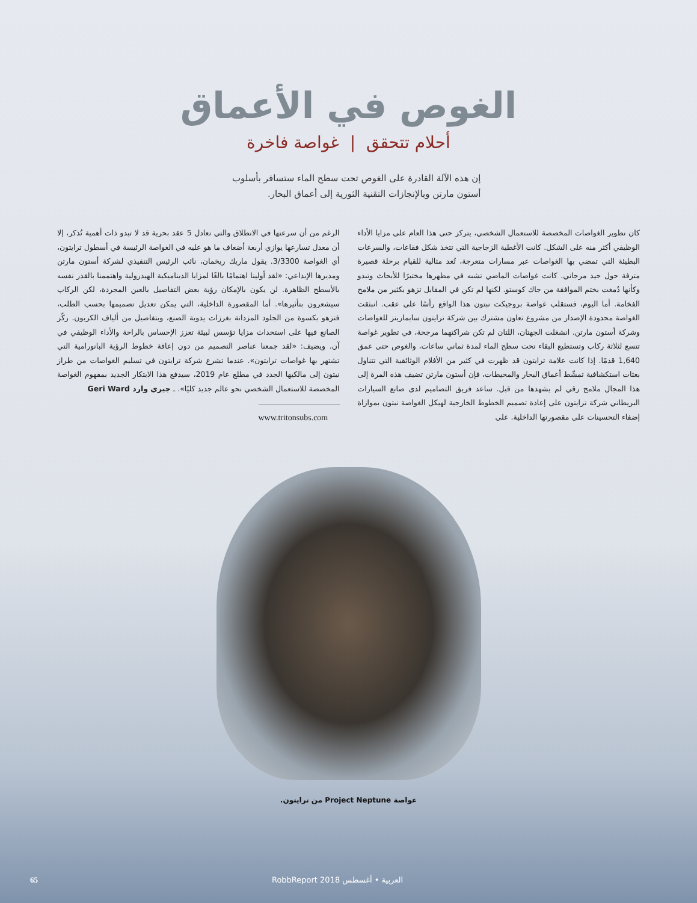الغوص في الأعماق
أحلام تتحقق | غواصة فاخرة
إن هذه الآلة القادرة على الغوص تحت سطح الماء ستسافر بأسلوب أستون مارتن وبالإنجازات التقنية الثورية إلى أعماق البحار.
كان تطوير الغواصات المخصصة للاستعمال الشخصي، يتركز حتى هذا العام على مزايا الأداء الوظيفي أكثر منه على الشكل. كانت الأغطية الزجاجية التي تتخذ شكل فقاعات، والسرعات البطيئة التي تمضي بها الغواصات عبر مسارات متعرجة، تُعد مثالية للقيام برحلة قصيرة مترفة حول حيد مرجاني. كانت غواصات الماضي تشبه في مظهرها مختبرًا للأبحاث وتبدو وكأنها دُمغت بختم الموافقة من جاك كوستو. لكنها لم تكن في المقابل تزهو بكثير من ملامح الفخامة. أما اليوم، فستقلب غواصة بروجيكت نبتون هذا الواقع رأسًا على عقب. انبثقت الغواصة محدودة الإصدار من مشروع تعاون مشترك بين شركة ترايتون سابمارينز للغواصات وشركة أستون مارتن. انشغلت الجهتان، اللتان لم تكن شراكتهما مرجحة، في تطوير غواصة تتسع لثلاثة ركاب وتستطيع البقاء تحت سطح الماء لمدة ثماني ساعات، والغوص حتى عمق 1,640 قدمًا. إذا كانت علامة ترايتون قد ظهرت في كثير من الأفلام الوثائقية التي تتناول بعثات استكشافية تمشّط أعماق البحار والمحيطات، فإن أستون مارتن تضيف هذه المرة إلى هذا المجال ملامح رقي لم يشهدها من قبل. ساعد فريق التصاميم لدى صانع السيارات البريطاني شركة ترايتون على إعادة تصميم الخطوط الخارجية لهيكل الغواصة نبتون بموازاة إضفاء التحسينات على مقصورتها الداخلية. على
الرغم من أن سرعتها في الانطلاق والتي تعادل 5 عقد بحرية قد لا تبدو ذات أهمية تُذكر، إلا أن معدل تسارعها يوازي أربعة أضعاف ما هو عليه في الغواصة الرئيسة في أسطول ترايتون، أي الغواصة 3/3300. يقول ماريك ريخمان، نائب الرئيس التنفيذي لشركة أستون مارتن ومديرها الإبداعي: «لقد أولينا اهتمامًا بالغًا لمزايا الديناميكية الهيدرولية واهتممنا بالقدر نفسه بالأسطح الظاهرة. لن يكون بالإمكان رؤية بعض التفاصيل بالعين المجردة، لكن الركاب سيشعرون بتأثيرها». أما المقصورة الداخلية، التي يمكن تعديل تصميمها بحسب الطلب، فتزهو بكسوة من الجلود المزدانة بغرزات يدوية الصنع، وبتفاصيل من ألياف الكربون. ركّز الصانع فيها على استحداث مزايا تؤسس لبيئة تعزز الإحساس بالراحة والأداء الوظيفي في آن. ويضيف: «لقد جمعنا عناصر التصميم من دون إعاقة خطوط الرؤية البانورامية التي تشتهر بها غواصات ترايتون». عندما تشرع شركة ترايتون في تسليم الغواصات من طراز نبتون إلى مالكيها الجدد في مطلع عام 2019، سيدفع هذا الابتكار الجديد بمفهوم الغواصة المخصصة للاستعمال الشخصي نحو عالم جديد كليًا». ـ جيري وارد Geri Ward
www.tritonsubs.com
غواصة Project Neptune من ترايتون.
65 RobbReport العربية • أغسطس 2018